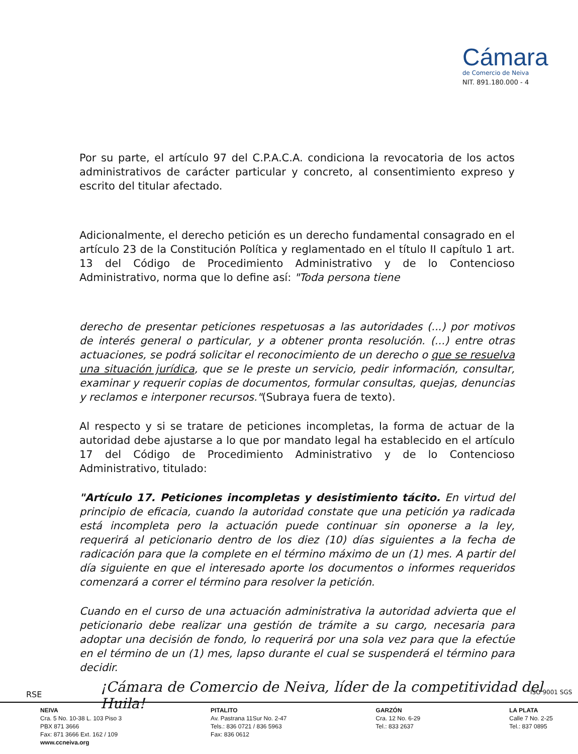Cámara
de Comercio de Neiva
NIT. 891.180.000 - 4
Por su parte, el artículo 97 del C.P.A.C.A. condiciona la revocatoria de los actos administrativos de carácter particular y concreto, al consentimiento expreso y escrito del titular afectado.
Adicionalmente, el derecho petición es un derecho fundamental consagrado en el artículo 23 de la Constitución Política y reglamentado en el título II capítulo 1 art. 13 del Código de Procedimiento Administrativo y de lo Contencioso Administrativo, norma que lo define así: "Toda persona tiene
derecho de presentar peticiones respetuosas a las autoridades (...) por motivos de interés general o particular, y a obtener pronta resolución. (...) entre otras actuaciones, se podrá solicitar el reconocimiento de un derecho o que se resuelva una situación jurídica, que se le preste un servicio, pedir información, consultar, examinar y requerir copias de documentos, formular consultas, quejas, denuncias y reclamos e interponer recursos."(Subraya fuera de texto).
Al respecto y si se tratare de peticiones incompletas, la forma de actuar de la autoridad debe ajustarse a lo que por mandato legal ha establecido en el artículo 17 del Código de Procedimiento Administrativo y de lo Contencioso Administrativo, titulado:
"Artículo 17. Peticiones incompletas y desistimiento tácito. En virtud del principio de eficacia, cuando la autoridad constate que una petición ya radicada está incompleta pero la actuación puede continuar sin oponerse a la ley, requerirá al peticionario dentro de los diez (10) días siguientes a la fecha de radicación para que la complete en el término máximo de un (1) mes. A partir del día siguiente en que el interesado aporte los documentos o informes requeridos comenzará a correr el término para resolver la petición.
Cuando en el curso de una actuación administrativa la autoridad advierta que el peticionario debe realizar una gestión de trámite a su cargo, necesaria para adoptar una decisión de fondo, lo requerirá por una sola vez para que la efectúe en el término de un (1) mes, lapso durante el cual se suspenderá el término para decidir.
RSE
¡Cámara de Comercio de Neiva, líder de la competitividad del Huila!
ISO 9001 SGS
NEIVA
Cra. 5 No. 10-38 L. 103 Piso 3
PBX 871 3666
Fax: 871 3666 Ext. 162 / 109
www.ccneiva.org
PITALITO
Av. Pastrana 11Sur No. 2-47
Tels.: 836 0721 / 836 5963
Fax: 836 0612
GARZÓN
Cra. 12 No. 6-29
Tel.: 833 2637
LA PLATA
Calle 7 No. 2-25
Tel.: 837 0895